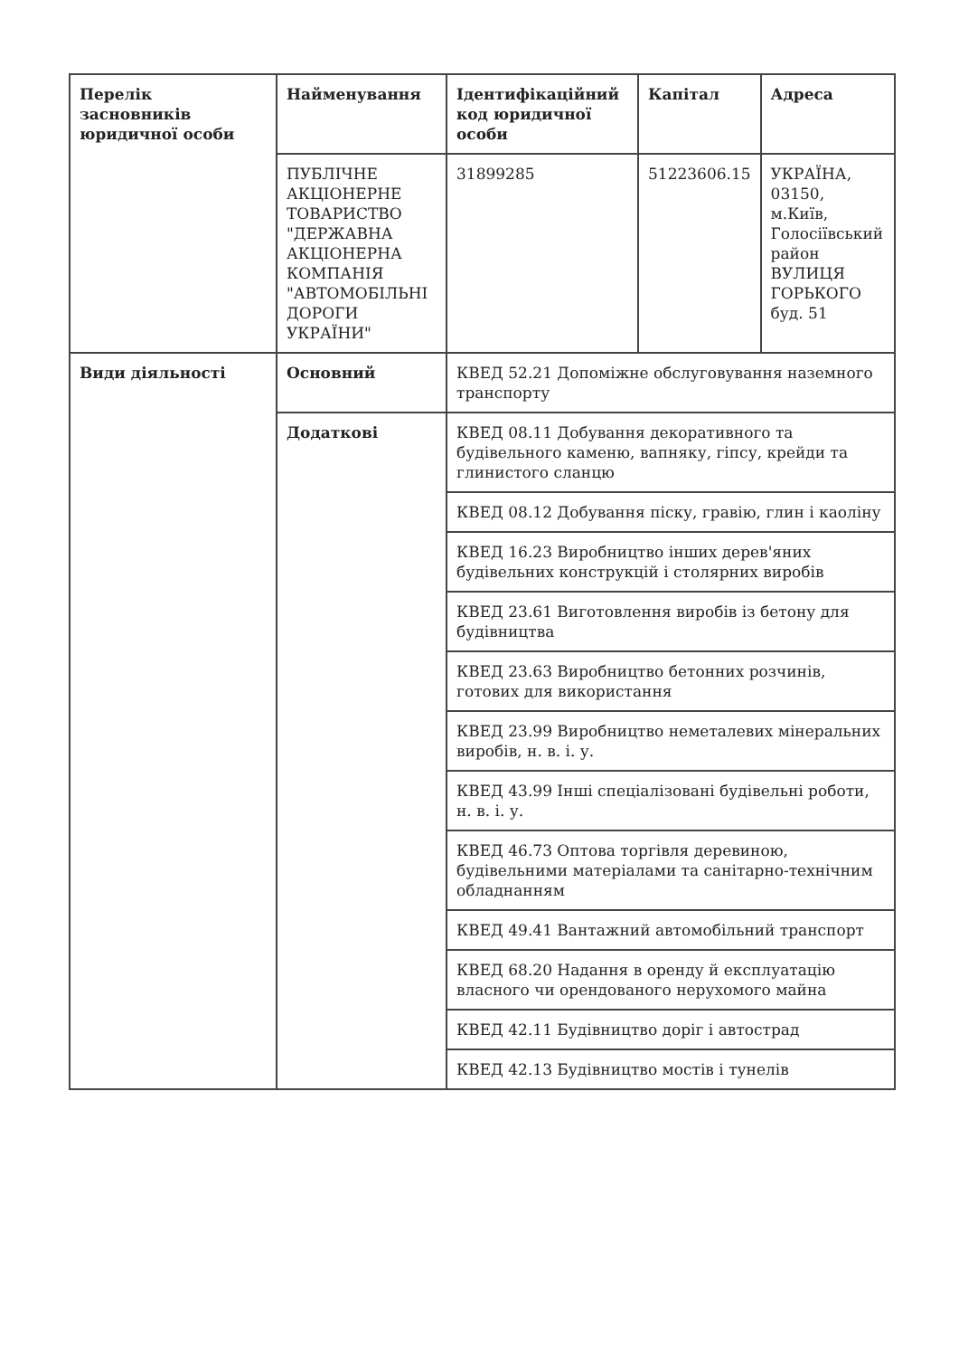| Перелік засновників юридичної особи | Найменування | Ідентифікаційний код юридичної особи | Капітал | Адреса |
| --- | --- | --- | --- | --- |
| | ПУБЛІЧНЕ АКЦІОНЕРНЕ ТОВАРИСТВО "ДЕРЖАВНА АКЦІОНЕРНА КОМПАНІЯ "АВТОМОБІЛЬНІ ДОРОГИ УКРАЇНИ" | 31899285 | 51223606.15 | УКРАЇНА, 03150, м.Київ, Голосіївський район ВУЛИЦЯ ГОРЬКОГО буд. 51 |
| Види діяльності | Основний | КВЕД 52.21 Допоміжне обслуговування наземного транспорту | | |
| | Додаткові | КВЕД 08.11 Добування декоративного та будівельного каменю, вапняку, гіпсу, крейди та глинистого сланцю | | |
| | | КВЕД 08.12 Добування піску, гравію, глин і каоліну | | |
| | | КВЕД 16.23 Виробництво інших дерев'яних будівельних конструкцій і столярних виробів | | |
| | | КВЕД 23.61 Виготовлення виробів із бетону для будівництва | | |
| | | КВЕД 23.63 Виробництво бетонних розчинів, готових для використання | | |
| | | КВЕД 23.99 Виробництво неметалевих мінеральних виробів, н. в. і. у. | | |
| | | КВЕД 43.99 Інші спеціалізовані будівельні роботи, н. в. і. у. | | |
| | | КВЕД 46.73 Оптова торгівля деревиною, будівельними матеріалами та санітарно-технічним обладнанням | | |
| | | КВЕД 49.41 Вантажний автомобільний транспорт | | |
| | | КВЕД 68.20 Надання в оренду й експлуатацію власного чи орендованого нерухомого майна | | |
| | | КВЕД 42.11 Будівництво доріг і автострад | | |
| | | КВЕД 42.13 Будівництво мостів і тунелів | | |